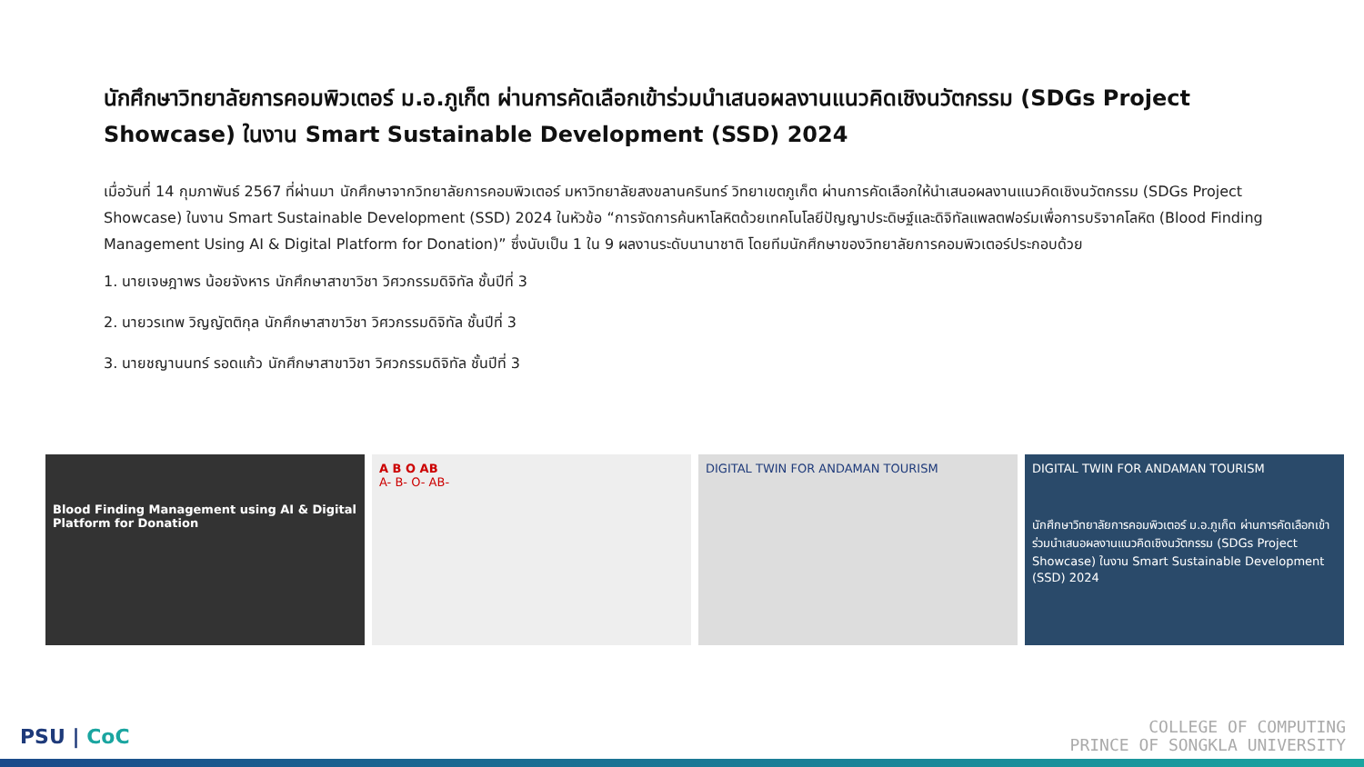นักศึกษาวิทยาลัยการคอมพิวเตอร์ ม.อ.ภูเก็ต ผ่านการคัดเลือกเข้าร่วมนำเสนอผลงานแนวคิดเชิงนวัตกรรม (SDGs Project Showcase) ในงาน Smart Sustainable Development (SSD) 2024
เมื่อวันที่ 14 กุมภาพันธ์ 2567 ที่ผ่านมา นักศึกษาจากวิทยาลัยการคอมพิวเตอร์ มหาวิทยาลัยสงขลานครินทร์ วิทยาเขตภูเก็ต ผ่านการคัดเลือกให้นำเสนอผลงานแนวคิดเชิงนวัตกรรม (SDGs Project Showcase) ในงาน Smart Sustainable Development (SSD) 2024 ในหัวข้อ “การจัดการค้นหาโลหิตด้วยเทคโนโลยีปัญญาประดิษฐ์และดิจิทัลแพลตฟอร์มเพื่อการบริจาคโลหิต (Blood Finding Management Using AI & Digital Platform for Donation)” ซึ่งนับเป็น 1 ใน 9 ผลงานระดับนานาชาติ โดยทีมนักศึกษาของวิทยาลัยการคอมพิวเตอร์ประกอบด้วย
1. นายเจษฎาพร น้อยจังหาร นักศึกษาสาขาวิชา วิศวกรรมดิจิทัล ชั้นปีที่ 3
2. นายวรเทพ วิญญัตติกุล นักศึกษาสาขาวิชา วิศวกรรมดิจิทัล ชั้นปีที่ 3
3. นายชญานนทร์ รอดแก้ว นักศึกษาสาขาวิชา วิศวกรรมดิจิทัล ชั้นปีที่ 3
Blood Finding Management using AI & Digital Platform for Donation
A B O AB
A- B- O- AB-
DIGITAL TWIN FOR ANDAMAN TOURISM
DIGITAL TWIN FOR ANDAMAN TOURISM
นักศึกษาวิทยาลัยการคอมพิวเตอร์ ม.อ.ภูเก็ต ผ่านการคัดเลือกเข้าร่วมนำเสนอผลงานแนวคิดเชิงนวัตกรรม (SDGs Project Showcase) ในงาน Smart Sustainable Development (SSD) 2024
PSU | CoC
COLLEGE OF COMPUTING
PRINCE OF SONGKLA UNIVERSITY